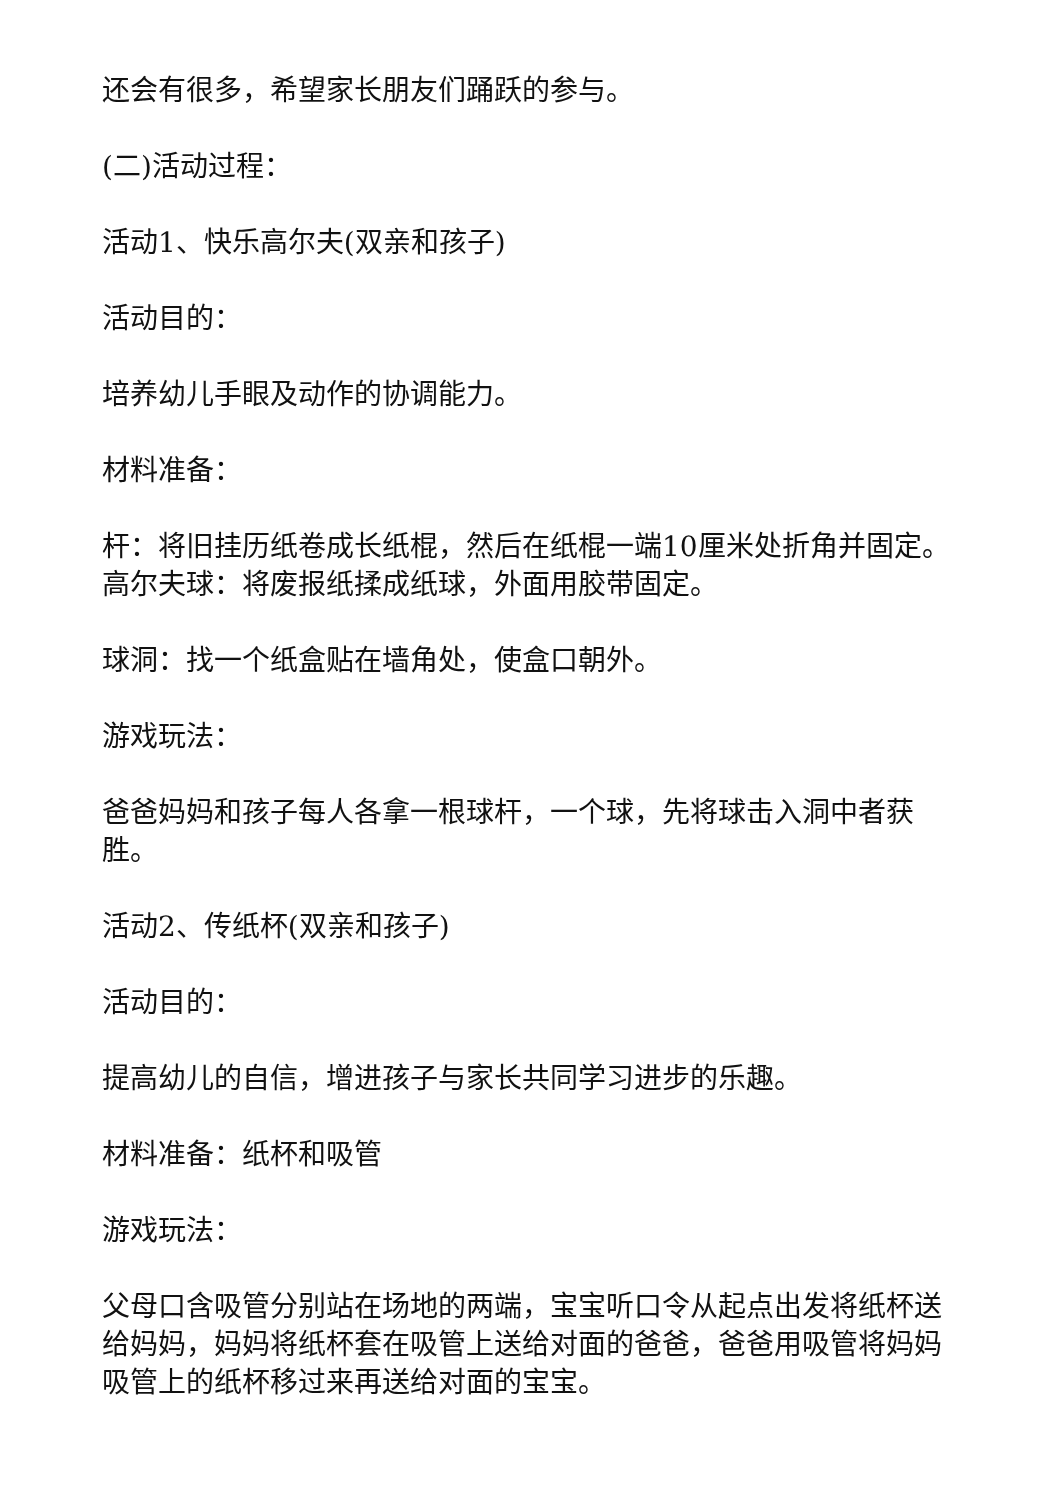还会有很多，希望家长朋友们踊跃的参与。
(二)活动过程：
活动1、快乐高尔夫(双亲和孩子)
活动目的：
培养幼儿手眼及动作的协调能力。
材料准备：
杆：将旧挂历纸卷成长纸棍，然后在纸棍一端10厘米处折角并固定。高尔夫球：将废报纸揉成纸球，外面用胶带固定。
球洞：找一个纸盒贴在墙角处，使盒口朝外。
游戏玩法：
爸爸妈妈和孩子每人各拿一根球杆，一个球，先将球击入洞中者获胜。
活动2、传纸杯(双亲和孩子)
活动目的：
提高幼儿的自信，增进孩子与家长共同学习进步的乐趣。
材料准备：纸杯和吸管
游戏玩法：
父母口含吸管分别站在场地的两端，宝宝听口令从起点出发将纸杯送给妈妈，妈妈将纸杯套在吸管上送给对面的爸爸，爸爸用吸管将妈妈吸管上的纸杯移过来再送给对面的宝宝。